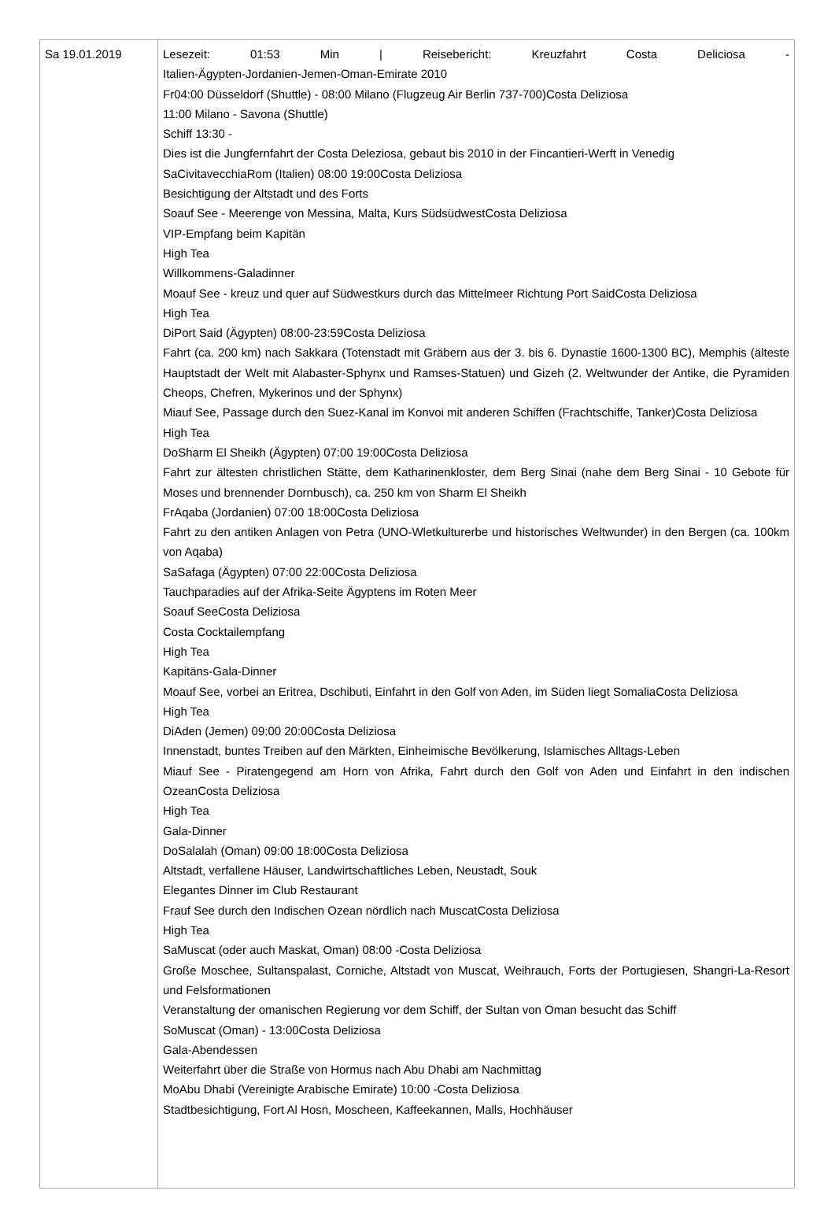| Sa 19.01.2019 | Lesezeit: 01:53 Min / Reisebericht: Kreuzfahrt Costa Deliciosa - Italien-Ägypten-Jordanien-Jemen-Oman-Emirate 2010 Fr04:00 Düsseldorf (Shuttle) - 08:00 Milano (Flugzeug Air Berlin 737-700)Costa Deliziosa 11:00 Milano - Savona (Shuttle) Schiff 13:30 - Dies ist die Jungfernfahrt der Costa Deleziosa, gebaut bis 2010 in der Fincantieri-Werft in Venedig SaCivitavecchiaRom (Italien) 08:00 19:00Costa Deliziosa Besichtigung der Altstadt und des Forts Soauf See - Meerenge von Messina, Malta, Kurs SüdsüdwestCosta Deliziosa VIP-Empfang beim Kapitän High Tea Willkommens-Galadinner Moauf See - kreuz und quer auf Südwestkurs durch das Mittelmeer Richtung Port SaidCosta Deliziosa High Tea DiPort Said (Ägypten) 08:00-23:59Costa Deliziosa Fahrt (ca. 200 km) nach Sakkara (Totenstadt mit Gräbern aus der 3. bis 6. Dynastie 1600-1300 BC), Memphis (älteste Hauptstadt der Welt mit Alabaster-Sphynx und Ramses-Statuen) und Gizeh (2. Weltwunder der Antike, die Pyramiden Cheops, Chefren, Mykerinos und der Sphynx) Miauf See, Passage durch den Suez-Kanal im Konvoi mit anderen Schiffen (Frachtschiffe, Tanker)Costa Deliziosa High Tea DoSharm El Sheikh (Ägypten) 07:00 19:00Costa Deliziosa Fahrt zur ältesten christlichen Stätte, dem Katharinenkloster, dem Berg Sinai (nahe dem Berg Sinai - 10 Gebote für Moses und brennender Dornbusch), ca. 250 km von Sharm El Sheikh FrAqaba (Jordanien) 07:00 18:00Costa Deliziosa Fahrt zu den antiken Anlagen von Petra (UNO-Wletkulturerbe und historisches Weltwunder) in den Bergen (ca. 100km von Aqaba) SaSafaga (Ägypten) 07:00 22:00Costa Deliziosa Tauchparadies auf der Afrika-Seite Ägyptens im Roten Meer Soauf SeeCosta Deliziosa Costa Cocktailempfang High Tea Kapitäns-Gala-Dinner Moauf See, vorbei an Eritrea, Dschibuti, Einfahrt in den Golf von Aden, im Süden liegt SomaliaCosta Deliziosa High Tea DiAden (Jemen) 09:00 20:00Costa Deliziosa Innenstadt, buntes Treiben auf den Märkten, Einheimische Bevölkerung, Islamisches Alltags-Leben Miauf See - Piratengegend am Horn von Afrika, Fahrt durch den Golf von Aden und Einfahrt in den indischen OzeanCosta Deliziosa High Tea Gala-Dinner DoSalalah (Oman) 09:00 18:00Costa Deliziosa Altstadt, verfallene Häuser, Landwirtschaftliches Leben, Neustadt, Souk Elegantes Dinner im Club Restaurant Frauf See durch den Indischen Ozean nördlich nach MuscatCosta Deliziosa High Tea SaMuscat (oder auch Maskat, Oman) 08:00 -Costa Deliziosa Große Moschee, Sultanspalast, Corniche, Altstadt von Muscat, Weihrauch, Forts der Portugiesen, Shangri-La-Resort und Felsformationen Veranstaltung der omanischen Regierung vor dem Schiff, der Sultan von Oman besucht das Schiff SoMuscat (Oman) - 13:00Costa Deliziosa Gala-Abendessen Weiterfahrt über die Straße von Hormus nach Abu Dhabi am Nachmittag MoAbu Dhabi (Vereinigte Arabische Emirate) 10:00 -Costa Deliziosa Stadtbesichtigung, Fort Al Hosn, Moscheen, Kaffeekannen, Malls, Hochhäuser |